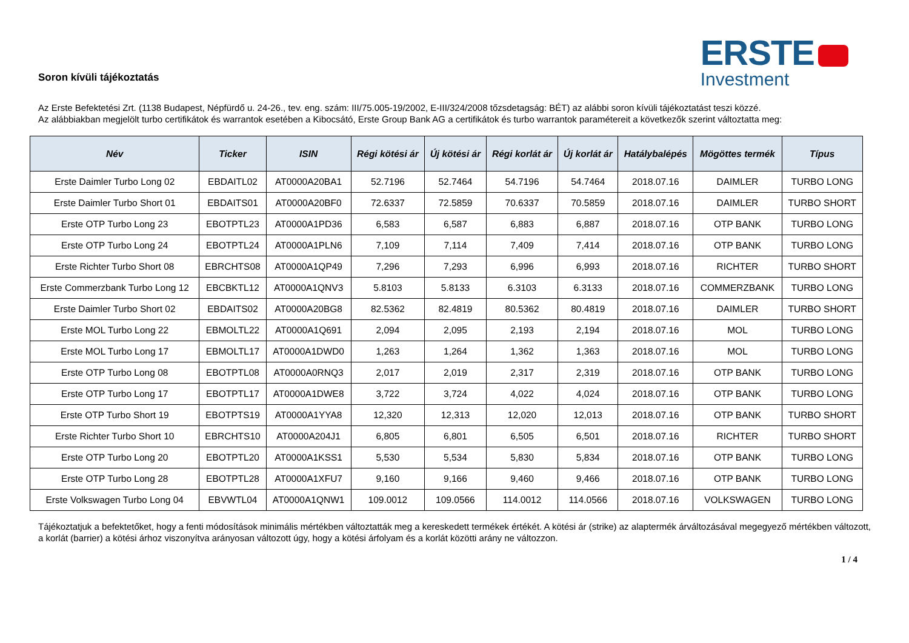Soron kívüli tájékoztatás
ERSTE
Investment
Az Erste Befektetési Zrt. (1138 Budapest, Népfürdő u. 24-26., tev. eng. szám: III/75.005-19/2002, E-III/324/2008 tőzsdetagság: BÉT) az alábbi soron kívüli tájékoztatást teszi közzé.
Az alábbiakban megjelölt turbo certifikátok és warrantok esetében a Kibocsátó, Erste Group Bank AG a certifikátok és turbo warrantok paramétereit a következők szerint változtatta meg:
| Név | Ticker | ISIN | Régi kötési ár | Új kötési ár | Régi korlát ár | Új korlát ár | Hatálybalépés | Mögöttes termék | Típus |
| --- | --- | --- | --- | --- | --- | --- | --- | --- | --- |
| Erste Daimler Turbo Long 02 | EBDAITL02 | AT0000A20BA1 | 52.7196 | 52.7464 | 54.7196 | 54.7464 | 2018.07.16 | DAIMLER | TURBO LONG |
| Erste Daimler Turbo Short 01 | EBDAITS01 | AT0000A20BF0 | 72.6337 | 72.5859 | 70.6337 | 70.5859 | 2018.07.16 | DAIMLER | TURBO SHORT |
| Erste OTP Turbo Long 23 | EBOTPTL23 | AT0000A1PD36 | 6,583 | 6,587 | 6,883 | 6,887 | 2018.07.16 | OTP BANK | TURBO LONG |
| Erste OTP Turbo Long 24 | EBOTPTL24 | AT0000A1PLN6 | 7,109 | 7,114 | 7,409 | 7,414 | 2018.07.16 | OTP BANK | TURBO LONG |
| Erste Richter Turbo Short 08 | EBRCHTS08 | AT0000A1QP49 | 7,296 | 7,293 | 6,996 | 6,993 | 2018.07.16 | RICHTER | TURBO SHORT |
| Erste Commerzbank Turbo Long 12 | EBCBKTL12 | AT0000A1QNV3 | 5.8103 | 5.8133 | 6.3103 | 6.3133 | 2018.07.16 | COMMERZBANK | TURBO LONG |
| Erste Daimler Turbo Short 02 | EBDAITS02 | AT0000A20BG8 | 82.5362 | 82.4819 | 80.5362 | 80.4819 | 2018.07.16 | DAIMLER | TURBO SHORT |
| Erste MOL Turbo Long 22 | EBMOLTL22 | AT0000A1Q691 | 2,094 | 2,095 | 2,193 | 2,194 | 2018.07.16 | MOL | TURBO LONG |
| Erste MOL Turbo Long 17 | EBMOLTL17 | AT0000A1DWD0 | 1,263 | 1,264 | 1,362 | 1,363 | 2018.07.16 | MOL | TURBO LONG |
| Erste OTP Turbo Long 08 | EBOTPTL08 | AT0000A0RNQ3 | 2,017 | 2,019 | 2,317 | 2,319 | 2018.07.16 | OTP BANK | TURBO LONG |
| Erste OTP Turbo Long 17 | EBOTPTL17 | AT0000A1DWE8 | 3,722 | 3,724 | 4,022 | 4,024 | 2018.07.16 | OTP BANK | TURBO LONG |
| Erste OTP Turbo Short 19 | EBOTPTS19 | AT0000A1YYA8 | 12,320 | 12,313 | 12,020 | 12,013 | 2018.07.16 | OTP BANK | TURBO SHORT |
| Erste Richter Turbo Short 10 | EBRCHTS10 | AT0000A204J1 | 6,805 | 6,801 | 6,505 | 6,501 | 2018.07.16 | RICHTER | TURBO SHORT |
| Erste OTP Turbo Long 20 | EBOTPTL20 | AT0000A1KSS1 | 5,530 | 5,534 | 5,830 | 5,834 | 2018.07.16 | OTP BANK | TURBO LONG |
| Erste OTP Turbo Long 28 | EBOTPTL28 | AT0000A1XFU7 | 9,160 | 9,166 | 9,460 | 9,466 | 2018.07.16 | OTP BANK | TURBO LONG |
| Erste Volkswagen Turbo Long 04 | EBVWTL04 | AT0000A1QNW1 | 109.0012 | 109.0566 | 114.0012 | 114.0566 | 2018.07.16 | VOLKSWAGEN | TURBO LONG |
Tájékoztatjuk a befektetőket, hogy a fenti módosítások minimális mértékben változtatták meg a kereskedett termékek értékét. A kötési ár (strike) az alaptermék árváltozásával megegyező mértékben változott, a korlát (barrier) a kötési árhoz viszonyítva arányosan változott úgy, hogy a kötési árfolyam és a korlát közötti arány ne változzon.
1 / 4